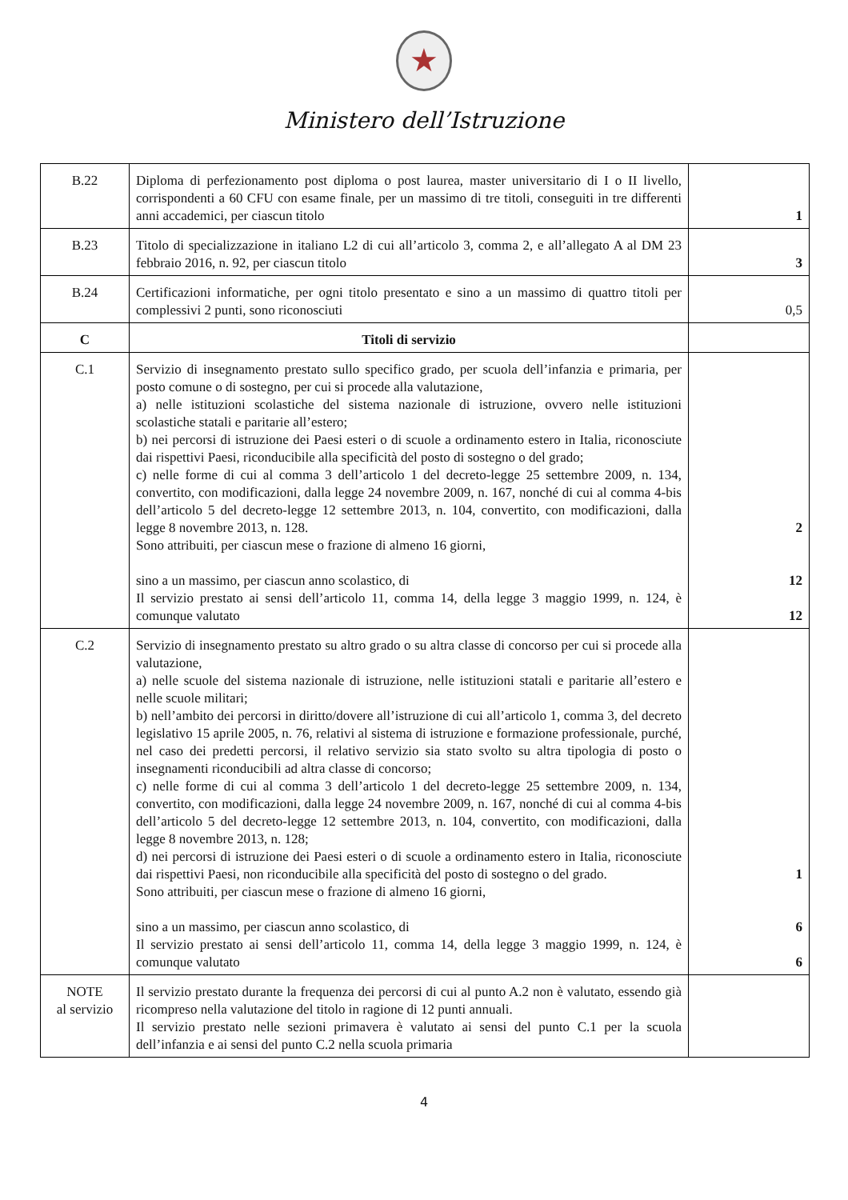★
Ministero dell’Istruzione
| B.22 | Diploma di perfezionamento post diploma o post laurea, master universitario di I o II livello, corrispondenti a 60 CFU con esame finale, per un massimo di tre titoli, conseguiti in tre differenti anni accademici, per ciascun titolo | 1 |
| B.23 | Titolo di specializzazione in italiano L2 di cui all’articolo 3, comma 2, e all’allegato A al DM 23 febbraio 2016, n. 92, per ciascun titolo | 3 |
| B.24 | Certificazioni informatiche, per ogni titolo presentato e sino a un massimo di quattro titoli per complessivi 2 punti, sono riconosciuti | 0,5 |
| C | Titoli di servizio | |
| C.1 | Servizio di insegnamento prestato sullo specifico grado, per scuola dell’infanzia e primaria, per posto comune o di sostegno, per cui si procede alla valutazione, a) nelle istituzioni scolastiche del sistema nazionale di istruzione, ovvero nelle istituzioni scolastiche statali e paritarie all’estero; b) nei percorsi di istruzione dei Paesi esteri o di scuole a ordinamento estero in Italia, riconosciute dai rispettivi Paesi, riconducibile alla specificità del posto di sostegno o del grado; c) nelle forme di cui al comma 3 dell’articolo 1 del decreto-legge 25 settembre 2009, n. 134, convertito, con modificazioni, dalla legge 24 novembre 2009, n. 167, nonché di cui al comma 4-bis dell’articolo 5 del decreto-legge 12 settembre 2013, n. 104, convertito, con modificazioni, dalla legge 8 novembre 2013, n. 128. Sono attribuiti, per ciascun mese o frazione di almeno 16 giorni, sino a un massimo, per ciascun anno scolastico, di Il servizio prestato ai sensi dell’articolo 11, comma 14, della legge 3 maggio 1999, n. 124, è comunque valutato | 2 12 12 |
| C.2 | Servizio di insegnamento prestato su altro grado o su altra classe di concorso per cui si procede alla valutazione, a) nelle scuole del sistema nazionale di istruzione, nelle istituzioni statali e paritarie all’estero e nelle scuole militari; b) nell’ambito dei percorsi in diritto/dovere all’istruzione di cui all’articolo 1, comma 3, del decreto legislativo 15 aprile 2005, n. 76, relativi al sistema di istruzione e formazione professionale, purché, nel caso dei predetti percorsi, il relativo servizio sia stato svolto su altra tipologia di posto o insegnamenti riconducibili ad altra classe di concorso; c) nelle forme di cui al comma 3 dell’articolo 1 del decreto-legge 25 settembre 2009, n. 134, convertito, con modificazioni, dalla legge 24 novembre 2009, n. 167, nonché di cui al comma 4-bis dell’articolo 5 del decreto-legge 12 settembre 2013, n. 104, convertito, con modificazioni, dalla legge 8 novembre 2013, n. 128; d) nei percorsi di istruzione dei Paesi esteri o di scuole a ordinamento estero in Italia, riconosciute dai rispettivi Paesi, non riconducibile alla specificità del posto di sostegno o del grado. Sono attribuiti, per ciascun mese o frazione di almeno 16 giorni, sino a un massimo, per ciascun anno scolastico, di Il servizio prestato ai sensi dell’articolo 11, comma 14, della legge 3 maggio 1999, n. 124, è comunque valutato | 1 6 6 |
| NOTE al servizio | Il servizio prestato durante la frequenza dei percorsi di cui al punto A.2 non è valutato, essendo già ricompreso nella valutazione del titolo in ragione di 12 punti annuali. Il servizio prestato nelle sezioni primavera è valutato ai sensi del punto C.1 per la scuola dell’infanzia e ai sensi del punto C.2 nella scuola primaria | |
4